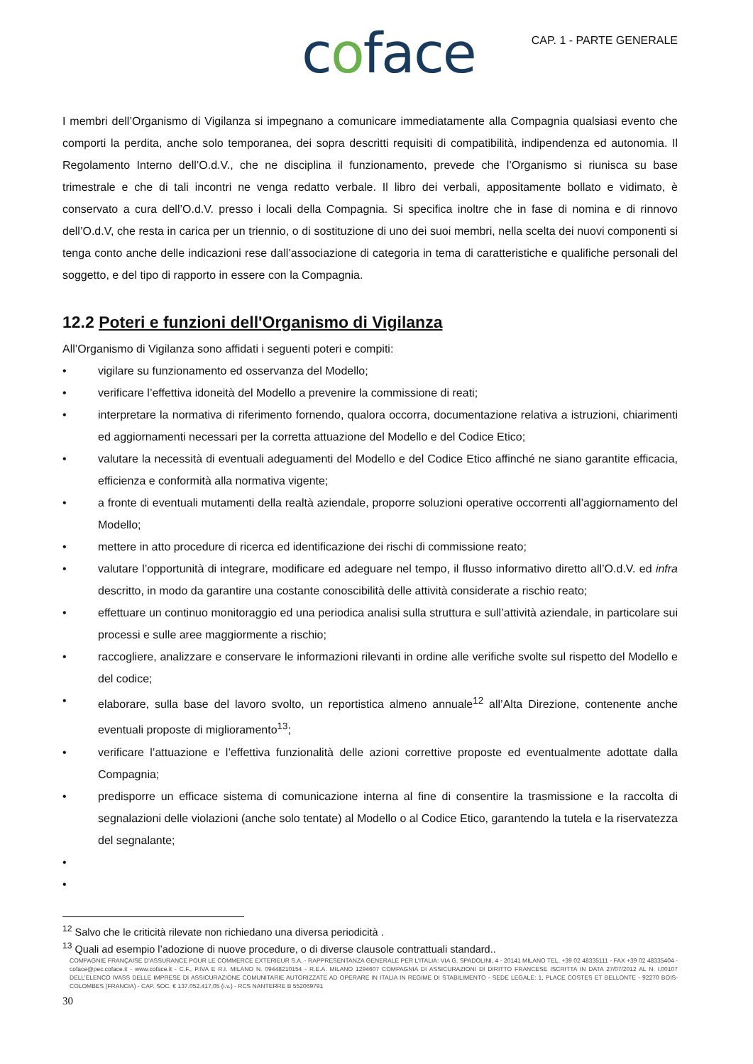coface CAP. 1 - PARTE GENERALE
I membri dell’Organismo di Vigilanza si impegnano a comunicare immediatamente alla Compagnia qualsiasi evento che comporti la perdita, anche solo temporanea, dei sopra descritti requisiti di compatibilità, indipendenza ed autonomia. Il Regolamento Interno dell’O.d.V., che ne disciplina il funzionamento, prevede che l’Organismo si riunisca su base trimestrale e che di tali incontri ne venga redatto verbale. Il libro dei verbali, appositamente bollato e vidimato, è conservato a cura dell’O.d.V. presso i locali della Compagnia. Si specifica inoltre che in fase di nomina e di rinnovo dell’O.d.V, che resta in carica per un triennio, o di sostituzione di uno dei suoi membri, nella scelta dei nuovi componenti si tenga conto anche delle indicazioni rese dall’associazione di categoria in tema di caratteristiche e qualifiche personali del soggetto, e del tipo di rapporto in essere con la Compagnia.
12.2 Poteri e funzioni dell'Organismo di Vigilanza
All’Organismo di Vigilanza sono affidati i seguenti poteri e compiti:
• vigilare su funzionamento ed osservanza del Modello;
• verificare l’effettiva idoneità del Modello a prevenire la commissione di reati;
• interpretare la normativa di riferimento fornendo, qualora occorra, documentazione relativa a istruzioni, chiarimenti ed aggiornamenti necessari per la corretta attuazione del Modello e del Codice Etico;
• valutare la necessità di eventuali adeguamenti del Modello e del Codice Etico affinché ne siano garantite efficacia, efficienza e conformità alla normativa vigente;
• a fronte di eventuali mutamenti della realtà aziendale, proporre soluzioni operative occorrenti all’aggiornamento del Modello;
• mettere in atto procedure di ricerca ed identificazione dei rischi di commissione reato;
• valutare l’opportunità di integrare, modificare ed adeguare nel tempo, il flusso informativo diretto all’O.d.V. ed infra descritto, in modo da garantire una costante conoscibilità delle attività considerate a rischio reato;
• effettuare un continuo monitoraggio ed una periodica analisi sulla struttura e sull’attività aziendale, in particolare sui processi e sulle aree maggiormente a rischio;
• raccogliere, analizzare e conservare le informazioni rilevanti in ordine alle verifiche svolte sul rispetto del Modello e del codice;
• elaborare, sulla base del lavoro svolto, un reportistica almeno annuale<sup>12</sup> all’Alta Direzione, contenente anche eventuali proposte di miglioramento<sup>13</sup>;
• verificare l’attuazione e l’effettiva funzionalità delle azioni correttive proposte ed eventualmente adottate dalla Compagnia;
• predisporre un efficace sistema di comunicazione interna al fine di consentire la trasmissione e la raccolta di segnalazioni delle violazioni (anche solo tentate) al Modello o al Codice Etico, garantendo la tutela e la riservatezza del segnalante;
•
•
<sup>12</sup> Salvo che le criticità rilevate non richiedano una diversa periodicità .
<sup>13</sup> Quali ad esempio l’adozione di nuove procedure, o di diverse clausole contrattuali standard..
COMPAGNIE FRANÇAISE D’ASSURANCE POUR LE COMMERCE EXTERIEUR S.A. - RAPPRESENTANZA GENERALE PER L’ITALIA: VIA G. SPADOLINI, 4 - 20141 MILANO TEL. +39 02 48335111 - FAX +39 02 48335404 - coface@pec.coface.it - www.coface.it - C.F., P.IVA E R.I. MILANO N. 09448210154 - R.E.A. MILANO 1294607 COMPAGNIA DI ASSICURAZIONI DI DIRITTO FRANCESE ISCRITTA IN DATA 27/07/2012 AL N. I.00107 DELL’ELENCO IVASS DELLE IMPRESE DI ASSICURAZIONE COMUNITARIE AUTORIZZATE AD OPERARE IN ITALIA IN REGIME DI STABILIMENTO - SEDE LEGALE: 1, PLACE COSTES ET BELLONTE - 92270 BOIS-COLOMBES (FRANCIA) - CAP. SOC. € 137.052.417,05 (i.v.) - RCS NANTERRE B 552069791
30